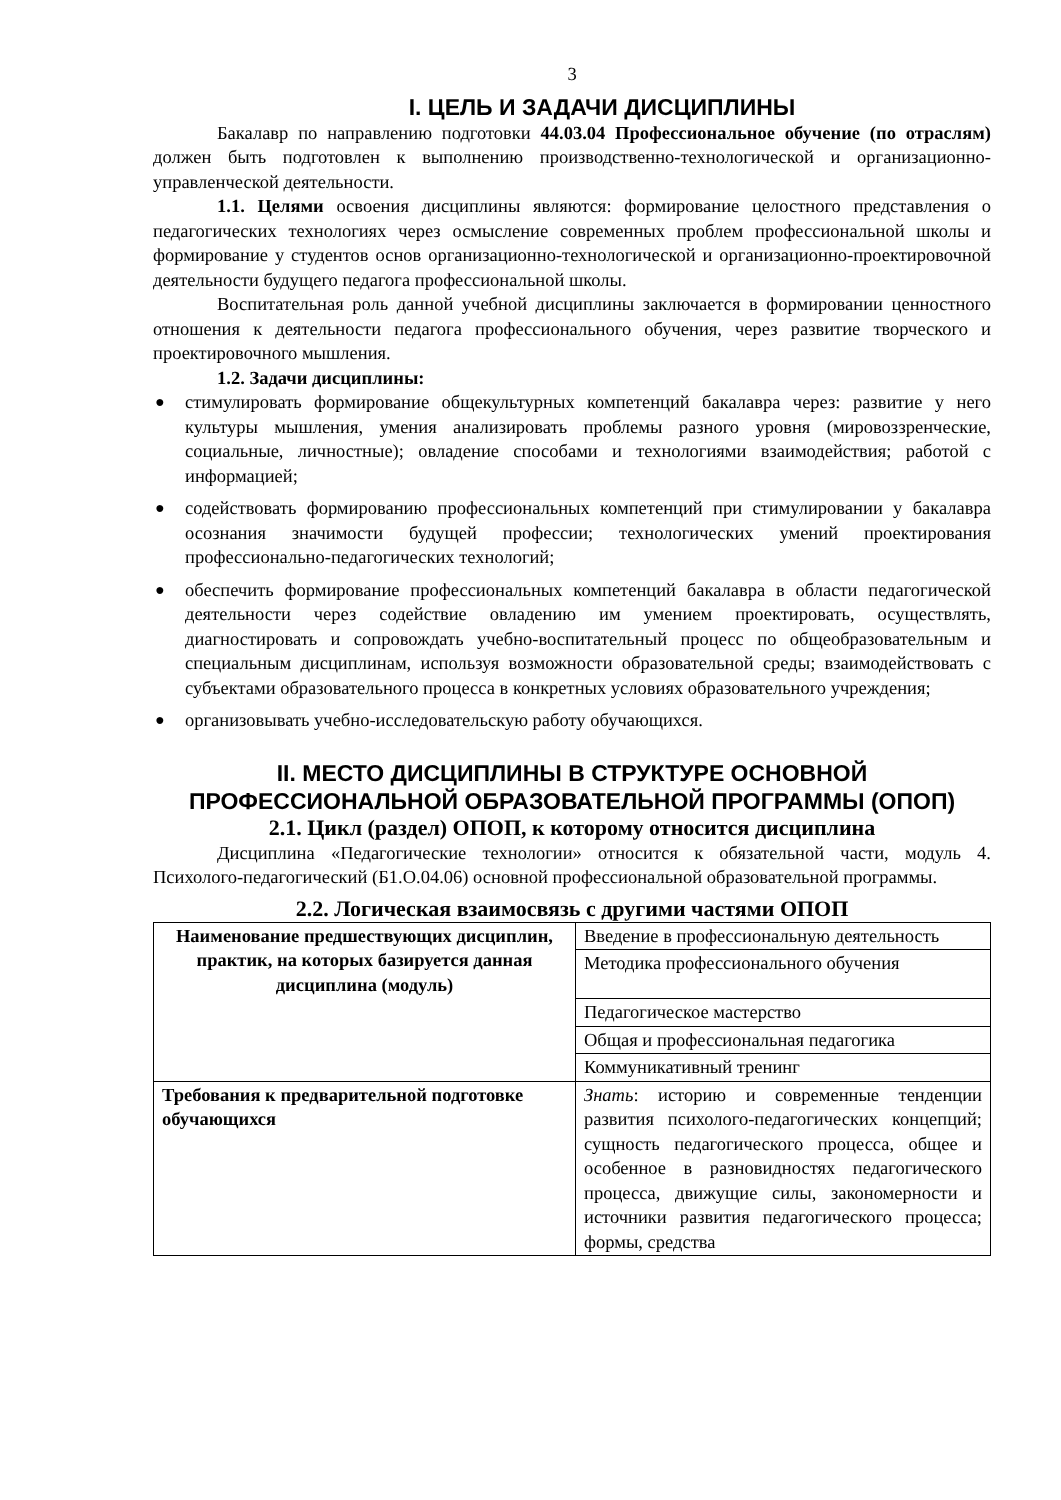3
I. ЦЕЛЬ И ЗАДАЧИ ДИСЦИПЛИНЫ
Бакалавр по направлению подготовки 44.03.04 Профессиональное обучение (по отраслям) должен быть подготовлен к выполнению производственно-технологической и организационно-управленческой деятельности.
1.1. Целями освоения дисциплины являются: формирование целостного представления о педагогических технологиях через осмысление современных проблем профессиональной школы и формирование у студентов основ организационно-технологической и организационно-проектировочной деятельности будущего педагога профессиональной школы.
Воспитательная роль данной учебной дисциплины заключается в формировании ценностного отношения к деятельности педагога профессионального обучения, через развитие творческого и проектировочного мышления.
1.2. Задачи дисциплины:
● стимулировать формирование общекультурных компетенций бакалавра через: развитие у него культуры мышления, умения анализировать проблемы разного уровня (мировоззренческие, социальные, личностные); овладение способами и технологиями взаимодействия; работой с информацией;
● содействовать формированию профессиональных компетенций при стимулировании у бакалавра осознания значимости будущей профессии; технологических умений проектирования профессионально-педагогических технологий;
● обеспечить формирование профессиональных компетенций бакалавра в области педагогической деятельности через содействие овладению им умением проектировать, осуществлять, диагностировать и сопровождать учебно-воспитательный процесс по общеобразовательным и специальным дисциплинам, используя возможности образовательной среды; взаимодействовать с субъектами образовательного процесса в конкретных условиях образовательного учреждения;
● организовывать учебно-исследовательскую работу обучающихся.
II. МЕСТО ДИСЦИПЛИНЫ В СТРУКТУРЕ ОСНОВНОЙ ПРОФЕССИОНАЛЬНОЙ ОБРАЗОВАТЕЛЬНОЙ ПРОГРАММЫ (ОПОП)
2.1. Цикл (раздел) ОПОП, к которому относится дисциплина
Дисциплина «Педагогические технологии» относится к обязательной части, модуль 4. Психолого-педагогический (Б1.О.04.06) основной профессиональной образовательной программы.
2.2. Логическая взаимосвязь с другими частями ОПОП
| Наименование предшествующих дисциплин, практик, на которых базируется данная дисциплина (модуль) | Введение в профессиональную деятельность |
| | Методика профессионального обучения |
| | Педагогическое мастерство |
| | Общая и профессиональная педагогика |
| | Коммуникативный тренинг |
| Требования к предварительной подготовке обучающихся | Знать : историю и современные тенденции развития психолого-педагогических концепций; сущность педагогического процесса, общее и особенное в разновидностях педагогического процесса, движущие силы, закономерности и источники развития педагогического процесса; формы, средства |